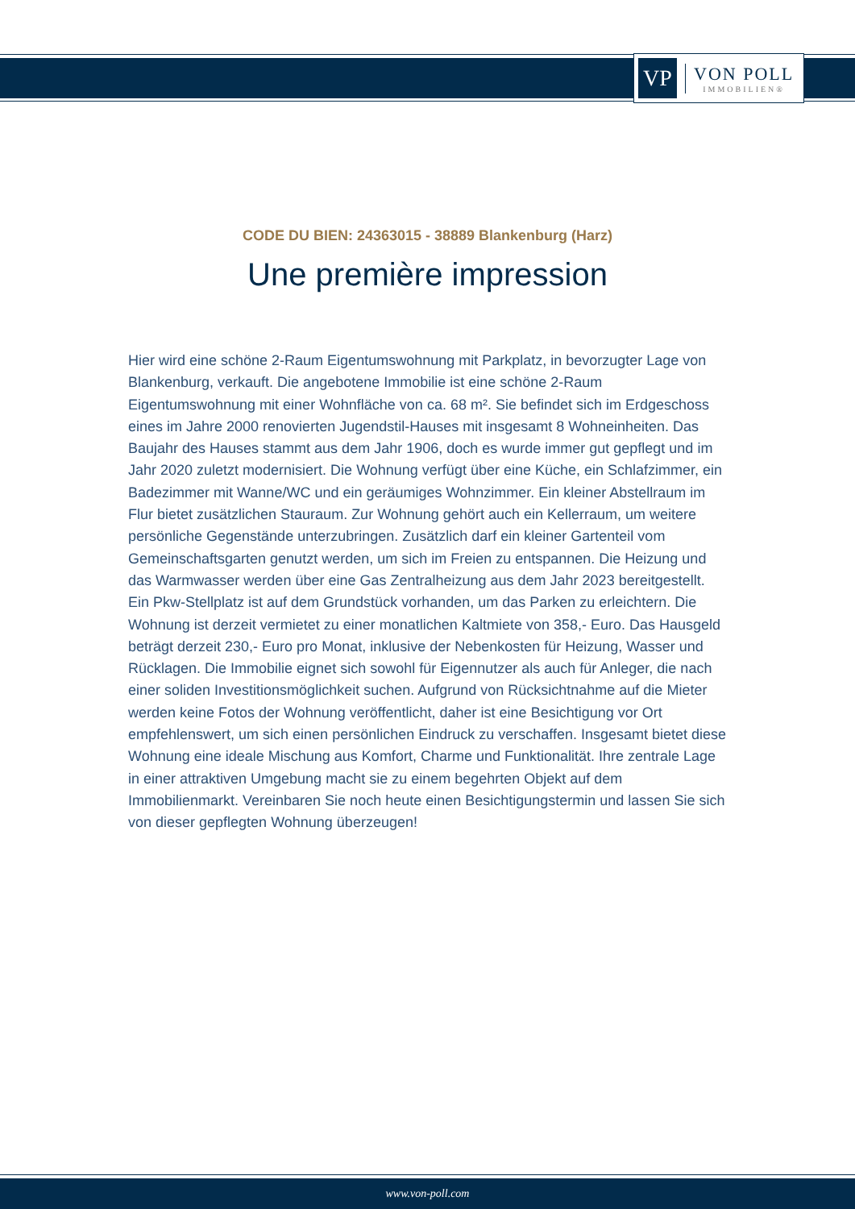VP
VON POLL
IMMOBILIEN®
CODE DU BIEN: 24363015 - 38889 Blankenburg (Harz)
Une première impression
Hier wird eine schöne 2-Raum Eigentumswohnung mit Parkplatz, in bevorzugter Lage von Blankenburg, verkauft. Die angebotene Immobilie ist eine schöne 2-Raum Eigentumswohnung mit einer Wohnfläche von ca. 68 m². Sie befindet sich im Erdgeschoss eines im Jahre 2000 renovierten Jugendstil-Hauses mit insgesamt 8 Wohneinheiten. Das Baujahr des Hauses stammt aus dem Jahr 1906, doch es wurde immer gut gepflegt und im Jahr 2020 zuletzt modernisiert. Die Wohnung verfügt über eine Küche, ein Schlafzimmer, ein Badezimmer mit Wanne/WC und ein geräumiges Wohnzimmer. Ein kleiner Abstellraum im Flur bietet zusätzlichen Stauraum. Zur Wohnung gehört auch ein Kellerraum, um weitere persönliche Gegenstände unterzubringen. Zusätzlich darf ein kleiner Gartenteil vom Gemeinschaftsgarten genutzt werden, um sich im Freien zu entspannen. Die Heizung und das Warmwasser werden über eine Gas Zentralheizung aus dem Jahr 2023 bereitgestellt. Ein Pkw-Stellplatz ist auf dem Grundstück vorhanden, um das Parken zu erleichtern. Die Wohnung ist derzeit vermietet zu einer monatlichen Kaltmiete von 358,- Euro. Das Hausgeld beträgt derzeit 230,- Euro pro Monat, inklusive der Nebenkosten für Heizung, Wasser und Rücklagen. Die Immobilie eignet sich sowohl für Eigennutzer als auch für Anleger, die nach einer soliden Investitionsmöglichkeit suchen. Aufgrund von Rücksichtnahme auf die Mieter werden keine Fotos der Wohnung veröffentlicht, daher ist eine Besichtigung vor Ort empfehlenswert, um sich einen persönlichen Eindruck zu verschaffen. Insgesamt bietet diese Wohnung eine ideale Mischung aus Komfort, Charme und Funktionalität. Ihre zentrale Lage in einer attraktiven Umgebung macht sie zu einem begehrten Objekt auf dem Immobilienmarkt. Vereinbaren Sie noch heute einen Besichtigungstermin und lassen Sie sich von dieser gepflegten Wohnung überzeugen!
www.von-poll.com